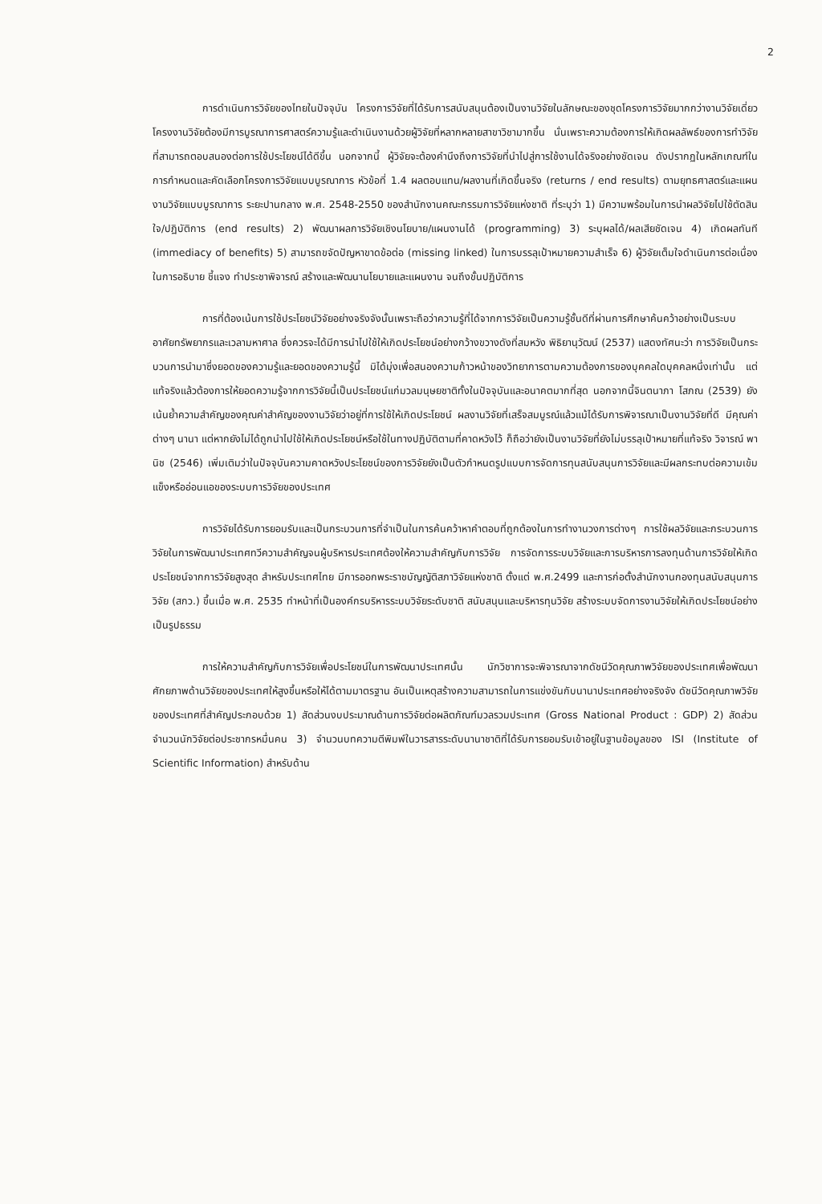2
การดำเนินการวิจัยของไทยในปัจจุบัน โครงการวิจัยที่ได้รับการสนับสนุนต้องเป็นงานวิจัยในลักษณะของชุดโครงการวิจัยมากกว่างานวิจัยเดี่ยว โครงงานวิจัยต้องมีการบูรณาการศาสตร์ความรู้และดำเนินงานด้วยผู้วิจัยที่หลากหลายสาขาวิชามากขึ้น นั่นเพราะความต้องการให้เกิดผลลัพธ์ของการทำวิจัยที่สามารถตอบสนองต่อการใช้ประโยชน์ได้ดีขึ้น นอกจากนี้ ผู้วิจัยจะต้องคำนึงถึงการวิจัยที่นำไปสู่การใช้งานได้จริงอย่างชัดเจน ดังปรากฏในหลักเกณฑ์ในการกำหนดและคัดเลือกโครงการวิจัยแบบบูรณาการ หัวข้อที่ 1.4 ผลตอบแทน/ผลงานที่เกิดขึ้นจริง (returns / end results) ตามยุทธศาสตร์และแผนงานวิจัยแบบบูรณาการ ระยะปานกลาง พ.ศ. 2548-2550 ของสำนักงานคณะกรรมการวิจัยแห่งชาติ ที่ระบุว่า 1) มีความพร้อมในการนำผลวิจัยไปใช้ตัดสินใจ/ปฏิบัติการ (end results) 2) พัฒนาผลการวิจัยเชิงนโยบาย/แผนงานได้ (programming) 3) ระบุผลได้/ผลเสียชัดเจน 4) เกิดผลทันที (immediacy of benefits) 5) สามารถขจัดปัญหาขาดข้อต่อ (missing linked) ในการบรรลุเป้าหมายความสำเร็จ 6) ผู้วิจัยเต็มใจดำเนินการต่อเนื่องในการอธิบาย ชี้แจง ทำประชาพิจารณ์ สร้างและพัฒนานโยบายและแผนงาน จนถึงขั้นปฏิบัติการ
การที่ต้องเน้นการใช้ประโยชน์วิจัยอย่างจริงจังนั้นเพราะถือว่าความรู้ที่ได้จากการวิจัยเป็นความรู้ชั้นดีที่ผ่านการศึกษาค้นคว้าอย่างเป็นระบบ อาศัยทรัพยากรและเวลามหาศาล ซึ่งควรจะได้มีการนำไปใช้ให้เกิดประโยชน์อย่างกว้างขวางดังที่สมหวัง พิธิยานุวัฒน์ (2537) แสดงทัศนะว่า การวิจัยเป็นกระบวนการนำมาซึ่งยอดของความรู้และยอดของความรู้นี้ มิได้มุ่งเพื่อสนองความก้าวหน้าของวิทยาการตามความต้องการของบุคคลใดบุคคลหนึ่งเท่านั้น แต่แท้จริงแล้วต้องการให้ยอดความรู้จากการวิจัยนี้เป็นประโยชน์แก่มวลมนุษยชาติทั้งในปัจจุบันและอนาคตมากที่สุด นอกจากนี้จินตนาภา โสภณ (2539) ยังเน้นย้ำความสำคัญของคุณค่าสำคัญของงานวิจัยว่าอยู่ที่การใช้ให้เกิดประโยชน์ ผลงานวิจัยที่เสร็จสมบูรณ์แล้วแม้ได้รับการพิจารณาเป็นงานวิจัยที่ดี มีคุณค่าต่างๆ นานา แต่หากยังไม่ได้ถูกนำไปใช้ให้เกิดประโยชน์หรือใช้ในทางปฏิบัติตามที่คาดหวังไว้ ก็ถือว่ายังเป็นงานวิจัยที่ยังไม่บรรลุเป้าหมายที่แท้จริง วิจารณ์ พานิช (2546) เพิ่มเติมว่าในปัจจุบันความคาดหวังประโยชน์ของการวิจัยยังเป็นตัวกำหนดรูปแบบการจัดการทุนสนับสนุนการวิจัยและมีผลกระทบต่อความเข้มแข็งหรืออ่อนแอของระบบการวิจัยของประเทศ
การวิจัยได้รับการยอมรับและเป็นกระบวนการที่จำเป็นในการค้นคว้าหาคำตอบที่ถูกต้องในการทำงานวงการต่างๆ การใช้ผลวิจัยและกระบวนการวิจัยในการพัฒนาประเทศทวีความสำคัญจนผู้บริหารประเทศต้องให้ความสำคัญกับการวิจัย การจัดการระบบวิจัยและการบริหารการลงทุนด้านการวิจัยให้เกิดประโยชน์จากการวิจัยสูงสุด สำหรับประเทศไทย มีการออกพระราชบัญญัติสภาวิจัยแห่งชาติ ตั้งแต่ พ.ศ.2499 และการก่อตั้งสำนักงานกองทุนสนับสนุนการวิจัย (สกว.) ขึ้นเมื่อ พ.ศ. 2535 ทำหน้าที่เป็นองค์กรบริหารระบบวิจัยระดับชาติ สนับสนุนและบริหารทุนวิจัย สร้างระบบจัดการงานวิจัยให้เกิดประโยชน์อย่างเป็นรูปธรรม
การให้ความสำคัญกับการวิจัยเพื่อประโยชน์ในการพัฒนาประเทศนั้น นักวิชาการจะพิจารณาจากดัชนีวัดคุณภาพวิจัยของประเทศเพื่อพัฒนาศักยภาพด้านวิจัยของประเทศให้สูงขึ้นหรือให้ได้ตามมาตรฐาน อันเป็นเหตุสร้างความสามารถในการแข่งขันกับนานาประเทศอย่างจริงจัง ดัชนีวัดคุณภาพวิจัยของประเทศที่สำคัญประกอบด้วย 1) สัดส่วนงบประมาณด้านการวิจัยต่อผลิตภัณฑ์มวลรวมประเทศ (Gross National Product : GDP) 2) สัดส่วนจำนวนนักวิจัยต่อประชากรหมื่นคน 3) จำนวนบทความตีพิมพ์ในวารสารระดับนานาชาติที่ได้รับการยอมรับเข้าอยู่ในฐานข้อมูลของ ISI (Institute of Scientific Information) สำหรับด้าน